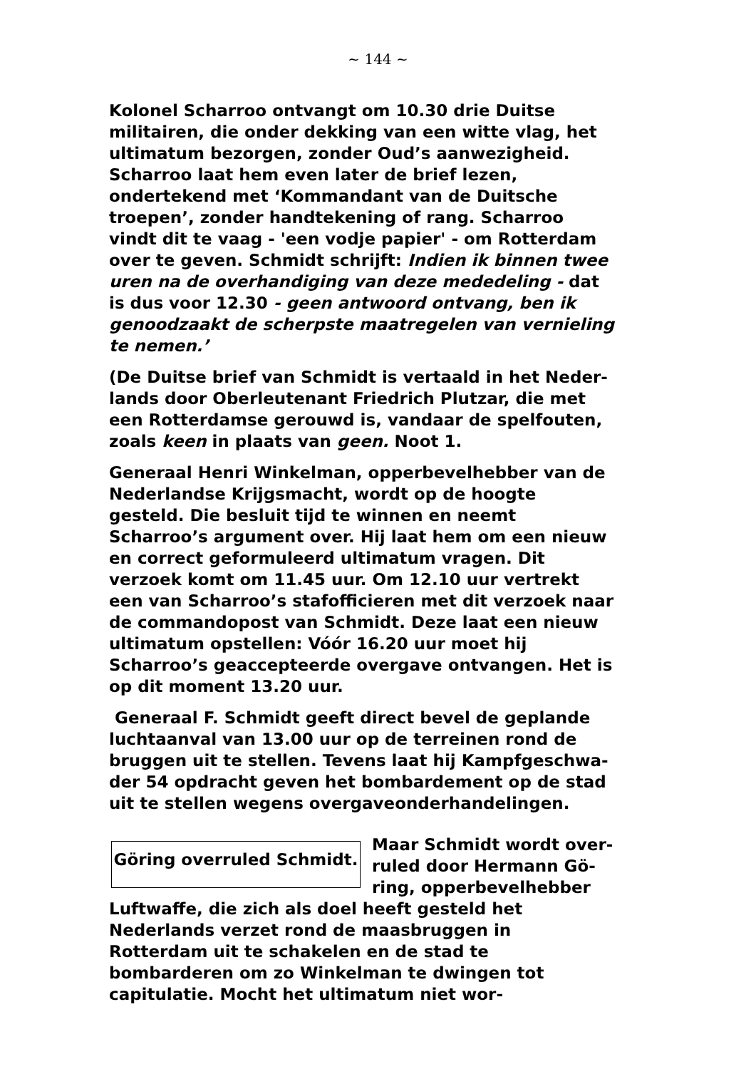~ 144 ~
Kolonel Scharroo ontvangt om 10.30 drie Duitse militai­ren, die onder dekking van een witte vlag, het ultima­tum bezorgen, zonder Oud’s aanwezigheid. Scharroo laat hem even later de brief lezen, ondertekend met ‘Kommandant van de Duitsche troepen’, zonder handte­kening of rang. Scharroo vindt dit te vaag - 'een vodje papier' - om Rotterdam over te geven. Schmidt schrijft: Indien ik binnen twee uren na de overhandiging van de­ze mededeling - dat is dus voor 12.30 - geen antwoord ontvang, ben ik genoodzaakt de scherpste maatregelen van vernieling te nemen.’
(De Duitse brief van Schmidt is vertaald in het Neder­lands door Oberleutenant Friedrich Plutzar, die met een Rotterdamse gerouwd is, vandaar de spelfouten, zoals keen in plaats van geen. Noot 1.
Generaal Henri Winkelman, opperbevelhebber van de Nederlandse Krijgsmacht, wordt op de hoogte gesteld. Die besluit tijd te winnen en neemt Scharroo’s argu­ment over. Hij laat hem om een nieuw en correct ge­formuleerd ultimatum vragen. Dit verzoek komt om 11.45 uur. Om 12.10 uur vertrekt een van Scharroo’s stafofficieren met dit verzoek naar de commandopost van Schmidt. Deze laat een nieuw ultimatum opstellen: Vóór 16.20 uur moet hij Scharroo’s geaccepteerde overgave ontvangen. Het is op dit moment 13.20 uur.
Generaal F. Schmidt geeft direct bevel de geplande luchtaanval van 13.00 uur op de terreinen rond de bruggen uit te stellen. Tevens laat hij Kampfgeschwa­der 54 opdracht geven het bombardement op de stad uit te stellen wegens overgaveonderhandelingen.
Göring overruled Schmidt.
Maar Schmidt wordt over­ruled door Hermann Gö­ring, opperbevelhebber Luftwaffe, die zich als doel heeft gesteld het Nederlands verzet rond de maasbruggen in Rotterdam uit te scha­kelen en de stad te bombarderen om zo Winkelman te dwingen tot capitulatie. Mocht het ultimatum niet wor-